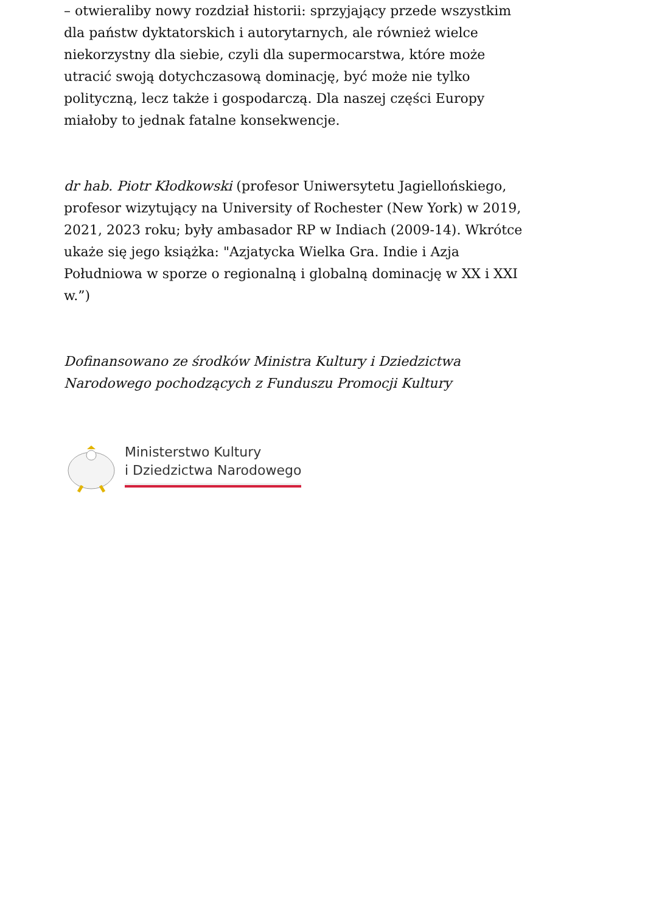– otwieraliby nowy rozdział historii: sprzyjający przede wszystkim dla państw dyktatorskich i autorytarnych, ale również wielce niekorzystny dla siebie, czyli dla supermocarstwa, które może utracić swoją dotychczasową dominację, być może nie tylko polityczną, lecz także i gospodarczą. Dla naszej części Europy miałoby to jednak fatalne konsekwencje.
dr hab. Piotr Kłodkowski (profesor Uniwersytetu Jagiellońskiego, profesor wizytujący na University of Rochester (New York) w 2019, 2021, 2023 roku; były ambasador RP w Indiach (2009-14). Wkrótce ukaże się jego książka: "Azjatycka Wielka Gra. Indie i Azja Południowa w sporze o regionalną i globalną dominację w XX i XXI w.”)
Dofinansowano ze środków Ministra Kultury i Dziedzictwa Narodowego pochodzących z Funduszu Promocji Kultury
Ministerstwo Kultury
i Dziedzictwa Narodowego